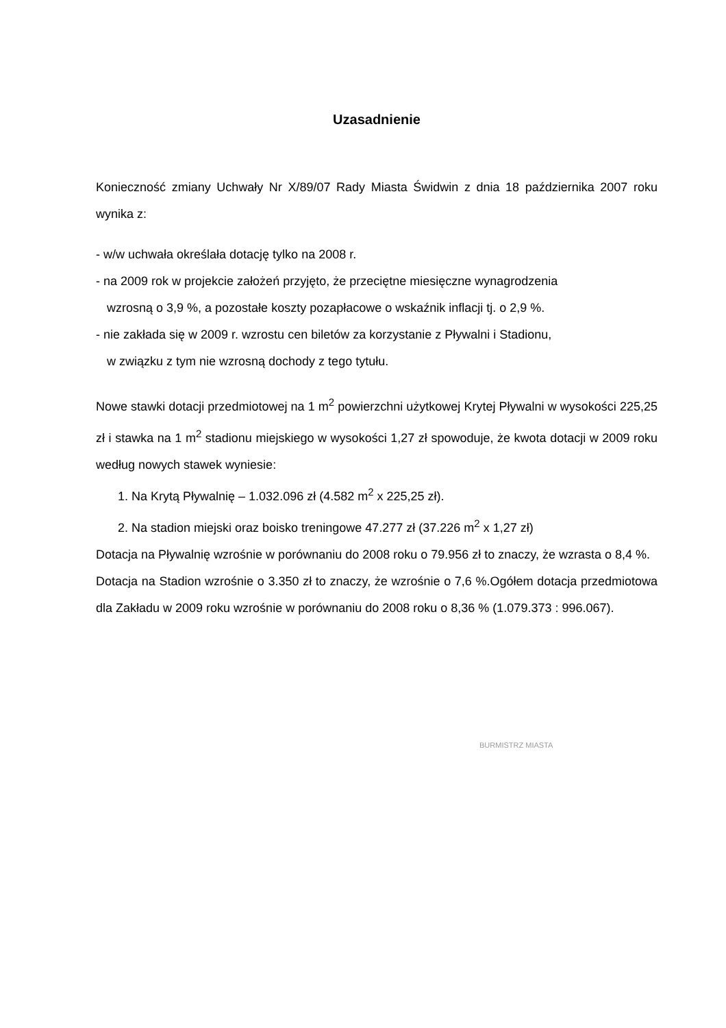Uzasadnienie
Konieczność zmiany Uchwały Nr X/89/07 Rady Miasta Świdwin z dnia 18 października 2007 roku wynika z:
- w/w uchwała określała dotację tylko na 2008 r.
- na 2009 rok w projekcie założeń przyjęto, że przeciętne miesięczne wynagrodzenia
wzrosną o 3,9 %, a pozostałe koszty pozapłacowe o wskaźnik inflacji tj. o 2,9 %.
- nie zakłada się w 2009 r. wzrostu cen biletów za korzystanie z Pływalni i Stadionu,
w związku z tym nie wzrosną dochody z tego tytułu.
Nowe stawki dotacji przedmiotowej na 1 m<sup>2</sup> powierzchni użytkowej Krytej Pływalni w wysokości 225,25 zł i stawka na 1 m<sup>2</sup> stadionu miejskiego w wysokości 1,27 zł spowoduje, że kwota dotacji w 2009 roku według nowych stawek wyniesie:
1. Na Krytą Pływalnię – 1.032.096 zł (4.582 m<sup>2</sup> x 225,25 zł).
2. Na stadion miejski oraz boisko treningowe 47.277 zł (37.226 m<sup>2</sup> x 1,27 zł)
Dotacja na Pływalnię wzrośnie w porównaniu do 2008 roku o 79.956 zł to znaczy, że wzrasta o 8,4 %.
Dotacja na Stadion wzrośnie o 3.350 zł to znaczy, że wzrośnie o 7,6 %.Ogółem dotacja przedmiotowa dla Zakładu w 2009 roku wzrośnie w porównaniu do 2008 roku o 8,36 % (1.079.373 : 996.067).
BURMISTRZ MIASTA